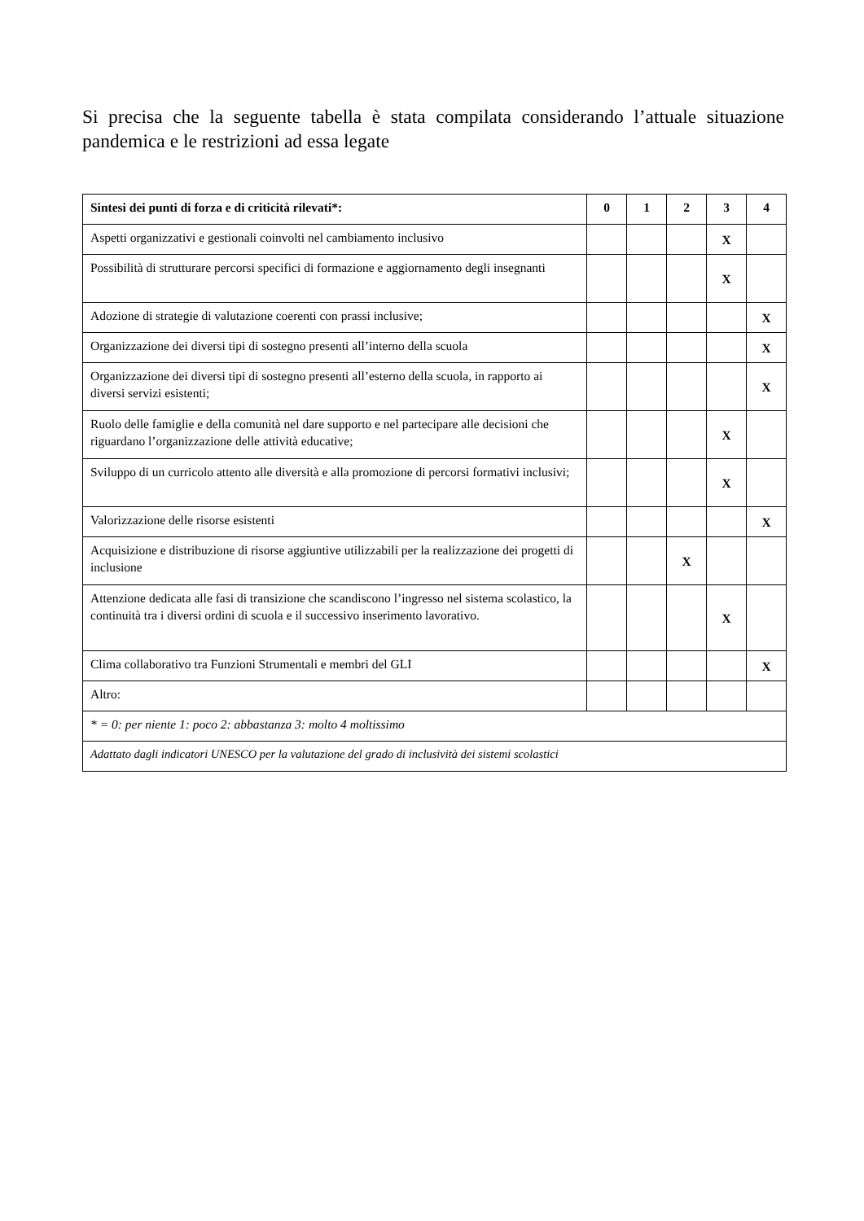Si precisa che la seguente tabella è stata compilata considerando l’attuale situazione pandemica e le restrizioni ad essa legate
| Sintesi dei punti di forza e di criticità rilevati*: | 0 | 1 | 2 | 3 | 4 |
| --- | --- | --- | --- | --- | --- |
| Aspetti organizzativi e gestionali coinvolti nel cambiamento inclusivo | | | | X | |
| Possibilità di strutturare percorsi specifici di formazione e aggiornamento degli insegnanti | | | | X | |
| Adozione di strategie di valutazione coerenti con prassi inclusive; | | | | | X |
| Organizzazione dei diversi tipi di sostegno presenti all’interno della scuola | | | | | X |
| Organizzazione dei diversi tipi di sostegno presenti all’esterno della scuola, in rapporto ai diversi servizi esistenti; | | | | | X |
| Ruolo delle famiglie e della comunità nel dare supporto e nel partecipare alle decisioni che riguardano l’organizzazione delle attività educative; | | | | X | |
| Sviluppo di un curricolo attento alle diversità e alla promozione di percorsi formativi inclusivi; | | | | X | |
| Valorizzazione delle risorse esistenti | | | | | X |
| Acquisizione e distribuzione di risorse aggiuntive utilizzabili per la realizzazione dei progetti di inclusione | | | X | | |
| Attenzione dedicata alle fasi di transizione che scandiscono l’ingresso nel sistema scolastico, la continuità tra i diversi ordini di scuola e il successivo inserimento lavorativo. | | | | X | |
| Clima collaborativo tra Funzioni Strumentali e membri del GLI | | | | | X |
| Altro: | | | | | |
| * = 0: per niente 1: poco 2: abbastanza 3: molto 4 moltissimo | | | | | |
| Adattato dagli indicatori UNESCO per la valutazione del grado di inclusività dei sistemi scolastici | | | | | |